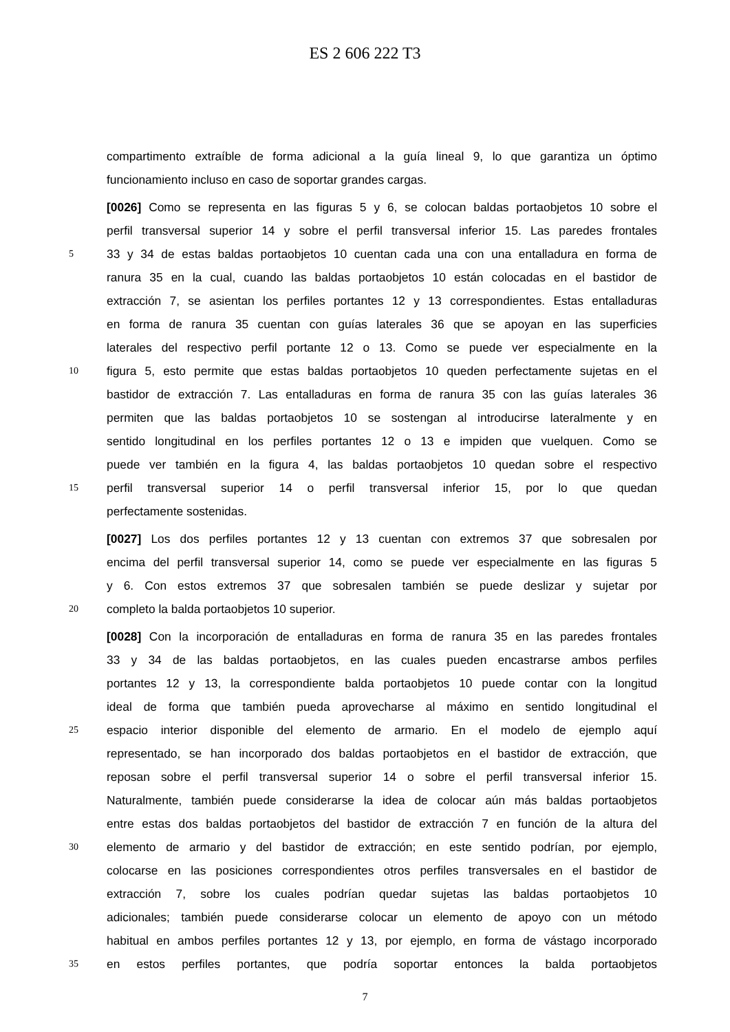ES 2 606 222 T3
compartimento extraíble de forma adicional a la guía lineal 9, lo que garantiza un óptimo
funcionamiento incluso en caso de soportar grandes cargas.
[0026] Como se representa en las figuras 5 y 6, se colocan baldas portaobjetos 10 sobre el
perfil transversal superior 14 y sobre el perfil transversal inferior 15. Las paredes frontales
5 33 y 34 de estas baldas portaobjetos 10 cuentan cada una con una entalladura en forma de
ranura 35 en la cual, cuando las baldas portaobjetos 10 están colocadas en el bastidor de
extracción 7, se asientan los perfiles portantes 12 y 13 correspondientes. Estas entalladuras
en forma de ranura 35 cuentan con guías laterales 36 que se apoyan en las superficies
laterales del respectivo perfil portante 12 o 13. Como se puede ver especialmente en la
10 figura 5, esto permite que estas baldas portaobjetos 10 queden perfectamente sujetas en el
bastidor de extracción 7. Las entalladuras en forma de ranura 35 con las guías laterales 36
permiten que las baldas portaobjetos 10 se sostengan al introducirse lateralmente y en
sentido longitudinal en los perfiles portantes 12 o 13 e impiden que vuelquen. Como se
puede ver también en la figura 4, las baldas portaobjetos 10 quedan sobre el respectivo
15 perfil transversal superior 14 o perfil transversal inferior 15, por lo que quedan
perfectamente sostenidas.
[0027] Los dos perfiles portantes 12 y 13 cuentan con extremos 37 que sobresalen por
encima del perfil transversal superior 14, como se puede ver especialmente en las figuras 5
y 6. Con estos extremos 37 que sobresalen también se puede deslizar y sujetar por
20 completo la balda portaobjetos 10 superior.
[0028] Con la incorporación de entalladuras en forma de ranura 35 en las paredes frontales
33 y 34 de las baldas portaobjetos, en las cuales pueden encastrarse ambos perfiles
portantes 12 y 13, la correspondiente balda portaobjetos 10 puede contar con la longitud
ideal de forma que también pueda aprovecharse al máximo en sentido longitudinal el
25 espacio interior disponible del elemento de armario. En el modelo de ejemplo aquí
representado, se han incorporado dos baldas portaobjetos en el bastidor de extracción, que
reposan sobre el perfil transversal superior 14 o sobre el perfil transversal inferior 15.
Naturalmente, también puede considerarse la idea de colocar aún más baldas portaobjetos
entre estas dos baldas portaobjetos del bastidor de extracción 7 en función de la altura del
30 elemento de armario y del bastidor de extracción; en este sentido podrían, por ejemplo,
colocarse en las posiciones correspondientes otros perfiles transversales en el bastidor de
extracción 7, sobre los cuales podrían quedar sujetas las baldas portaobjetos 10
adicionales; también puede considerarse colocar un elemento de apoyo con un método
habitual en ambos perfiles portantes 12 y 13, por ejemplo, en forma de vástago incorporado
35 en estos perfiles portantes, que podría soportar entonces la balda portaobjetos
7